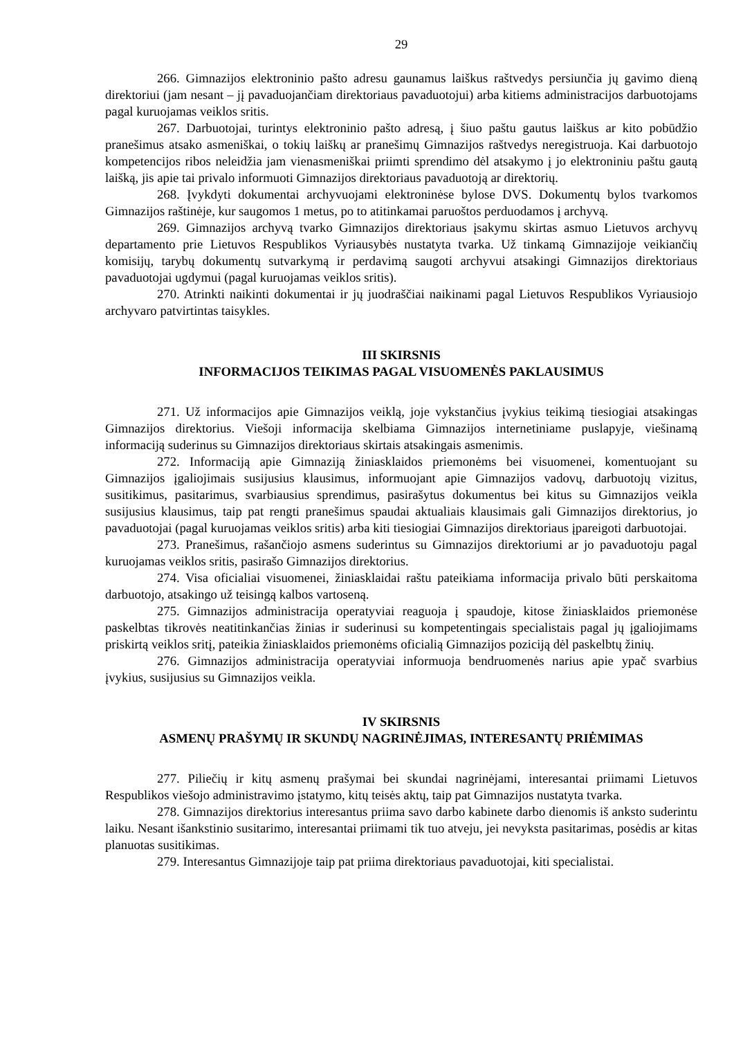29
266. Gimnazijos elektroninio pašto adresu gaunamus laiškus raštvedys persiunčia jų gavimo dieną direktoriui (jam nesant – jį pavaduojančiam direktoriaus pavaduotojui) arba kitiems administracijos darbuotojams pagal kuruojamas veiklos sritis.
267. Darbuotojai, turintys elektroninio pašto adresą, į šiuo paštu gautus laiškus ar kito pobūdžio pranešimus atsako asmeniškai, o tokių laiškų ar pranešimų Gimnazijos raštvedys neregistruoja. Kai darbuotojo kompetencijos ribos neleidžia jam vienasmeniškai priimti sprendimo dėl atsakymo į jo elektroniniu paštu gautą laišką, jis apie tai privalo informuoti Gimnazijos direktoriaus pavaduotoją ar direktorių.
268. Įvykdyti dokumentai archyvuojami elektroninėse bylose DVS. Dokumentų bylos tvarkomos Gimnazijos raštinėje, kur saugomos 1 metus, po to atitinkamai paruoštos perduodamos į archyvą.
269. Gimnazijos archyvą tvarko Gimnazijos direktoriaus įsakymu skirtas asmuo Lietuvos archyvų departamento prie Lietuvos Respublikos Vyriausybės nustatyta tvarka. Už tinkamą Gimnazijoje veikiančių komisijų, tarybų dokumentų sutvarkymą ir perdavimą saugoti archyvui atsakingi Gimnazijos direktoriaus pavaduotojai ugdymui (pagal kuruojamas veiklos sritis).
270. Atrinkti naikinti dokumentai ir jų juodraščiai naikinami pagal Lietuvos Respublikos Vyriausiojo archyvaro patvirtintas taisykles.
III SKIRSNIS
INFORMACIJOS TEIKIMAS PAGAL VISUOMENĖS PAKLAUSIMUS
271. Už informacijos apie Gimnazijos veiklą, joje vykstančius įvykius teikimą tiesiogiai atsakingas Gimnazijos direktorius. Viešoji informacija skelbiama Gimnazijos internetiniame puslapyje, viešinamą informaciją suderinus su Gimnazijos direktoriaus skirtais atsakingais asmenimis.
272. Informaciją apie Gimnaziją žiniasklaidos priemonėms bei visuomenei, komentuojant su Gimnazijos įgaliojimais susijusius klausimus, informuojant apie Gimnazijos vadovų, darbuotojų vizitus, susitikimus, pasitarimus, svarbiausius sprendimus, pasirašytus dokumentus bei kitus su Gimnazijos veikla susijusius klausimus, taip pat rengti pranešimus spaudai aktualiais klausimais gali Gimnazijos direktorius, jo pavaduotojai (pagal kuruojamas veiklos sritis) arba kiti tiesiogiai Gimnazijos direktoriaus įpareigoti darbuotojai.
273. Pranešimus, rašančiojo asmens suderintus su Gimnazijos direktoriumi ar jo pavaduotoju pagal kuruojamas veiklos sritis, pasirašo Gimnazijos direktorius.
274. Visa oficialiai visuomenei, žiniasklaidai raštu pateikiama informacija privalo būti perskaitoma darbuotojo, atsakingo už teisingą kalbos vartoseną.
275. Gimnazijos administracija operatyviai reaguoja į spaudoje, kitose žiniasklaidos priemonėse paskelbtas tikrovės neatitinkančias žinias ir suderinusi su kompetentingais specialistais pagal jų įgaliojimams priskirtą veiklos sritį, pateikia žiniasklaidos priemonėms oficialią Gimnazijos poziciją dėl paskelbtų žinių.
276. Gimnazijos administracija operatyviai informuoja bendruomenės narius apie ypač svarbius įvykius, susijusius su Gimnazijos veikla.
IV SKIRSNIS
ASMENŲ PRAŠYMŲ IR SKUNDŲ NAGRINĖJIMAS, INTERESANTŲ PRIĖMIMAS
277. Piliečių ir kitų asmenų prašymai bei skundai nagrinėjami, interesantai priimami Lietuvos Respublikos viešojo administravimo įstatymo, kitų teisės aktų, taip pat Gimnazijos nustatyta tvarka.
278. Gimnazijos direktorius interesantus priima savo darbo kabinete darbo dienomis iš anksto suderintu laiku. Nesant išankstinio susitarimo, interesantai priimami tik tuo atveju, jei nevyksta pasitarimas, posėdis ar kitas planuotas susitikimas.
279. Interesantus Gimnazijoje taip pat priima direktoriaus pavaduotojai, kiti specialistai.